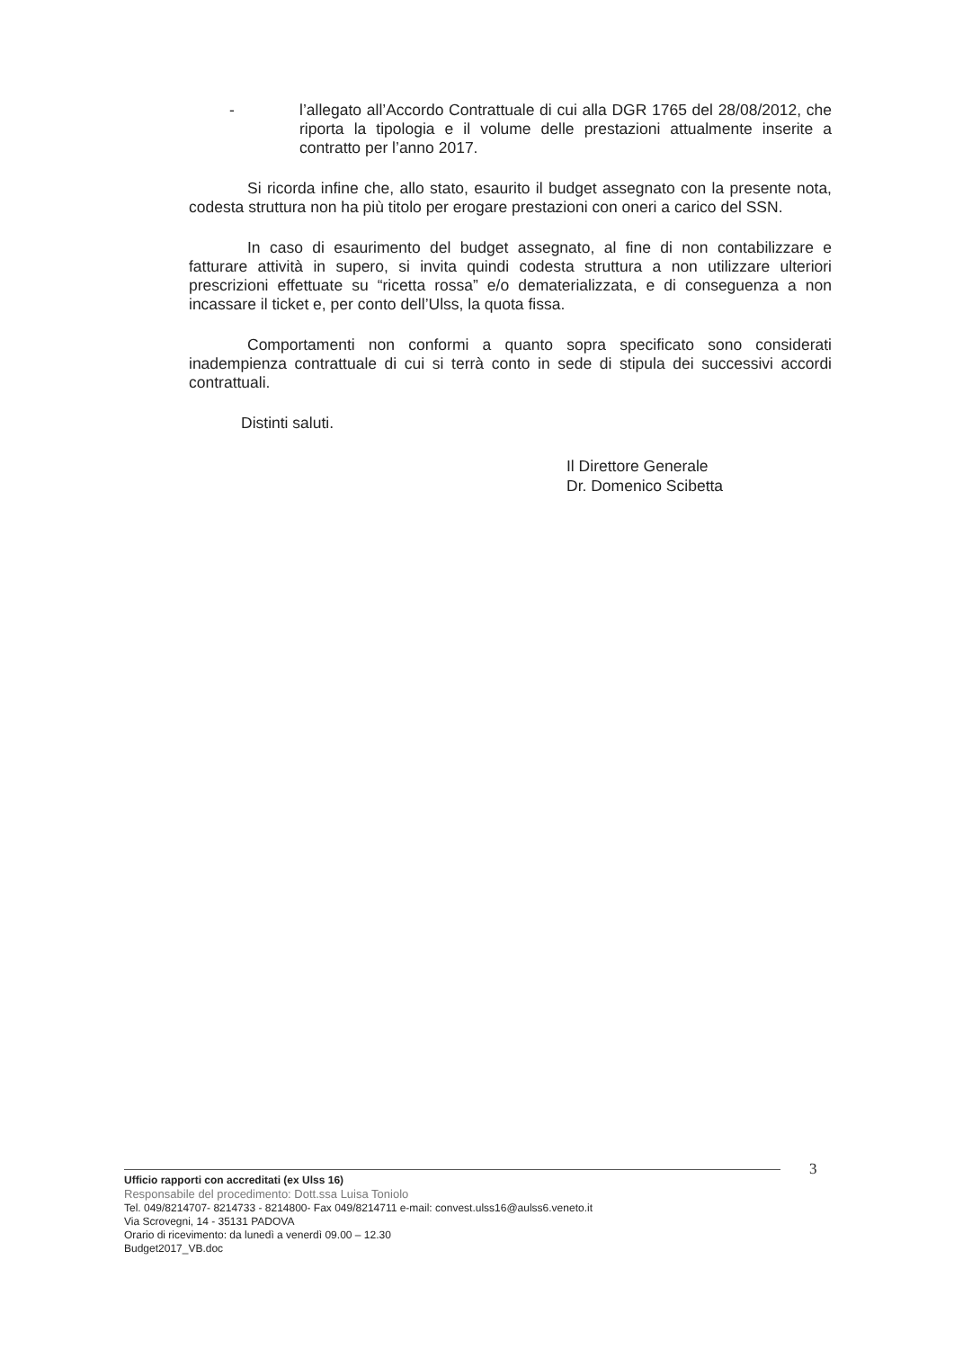- l’allegato all’Accordo Contrattuale di cui alla DGR 1765 del 28/08/2012, che riporta la tipologia e il volume delle prestazioni attualmente inserite a contratto per l’anno 2017.
Si ricorda infine che, allo stato, esaurito il budget assegnato con la presente nota, codesta struttura non ha più titolo per erogare prestazioni con oneri a carico del SSN.
In caso di esaurimento del budget assegnato, al fine di non contabilizzare e fatturare attività in supero, si invita quindi codesta struttura a non utilizzare ulteriori prescrizioni effettuate su “ricetta rossa” e/o dematerializzata, e di conseguenza a non incassare il ticket e, per conto dell’Ulss, la quota fissa.
Comportamenti non conformi a quanto sopra specificato sono considerati inadempienza contrattuale di cui si terrà conto in sede di stipula dei successivi accordi contrattuali.
Distinti saluti.
Il Direttore Generale
Dr. Domenico Scibetta
3
Ufficio rapporti con accreditati (ex Ulss 16)
Responsabile del procedimento: Dott.ssa Luisa Toniolo
Tel. 049/8214707- 8214733 - 8214800- Fax 049/8214711 e-mail: convest.ulss16@aulss6.veneto.it
Via Scrovegni, 14 - 35131 PADOVA
Orario di ricevimento: da lunedì a venerdì 09.00 – 12.30
Budget2017_VB.doc